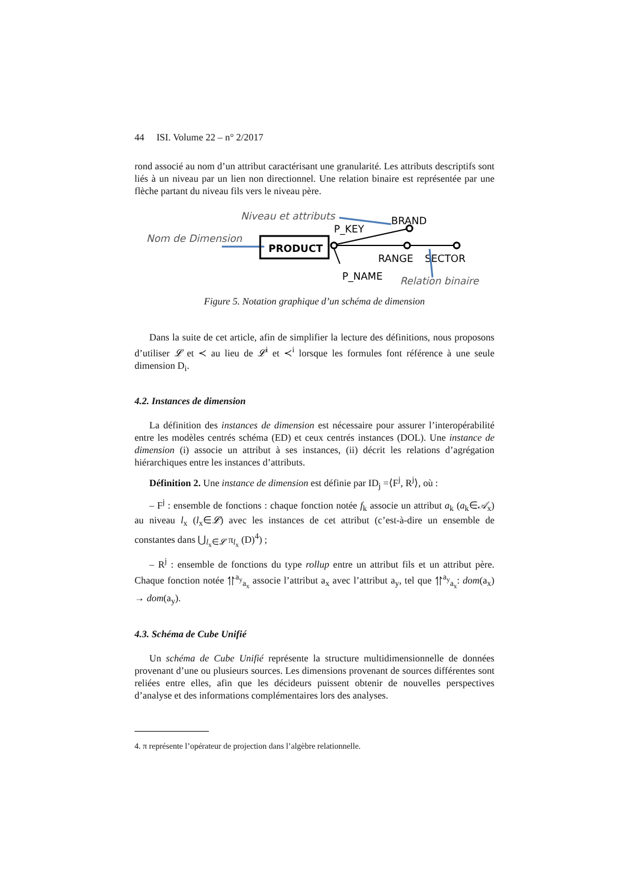44 ISI. Volume 22 – n° 2/2017
rond associé au nom d’un attribut caractérisant une granularité. Les attributs descriptifs sont liés à un niveau par un lien non directionnel. Une relation binaire est représentée par une flèche partant du niveau fils vers le niveau père.
Niveau et attributs
Nom de Dimension
PRODUCT
P_KEY
BRAND
RANGE
SECTOR
P_NAME
Relation binaire
Figure 5. Notation graphique d’un schéma de dimension
Dans la suite de cet article, afin de simplifier la lecture des définitions, nous proposons d’utiliser 𝓛 et ≺ au lieu de 𝓛<sup>i</sup> et ≺<sup>i</sup> lorsque les formules font référence à une seule dimension D<sub>i</sub>.
4.2. Instances de dimension
La définition des instances de dimension est nécessaire pour assurer l’interopérabilité entre les modèles centrés schéma (ED) et ceux centrés instances (DOL). Une instance de dimension (i) associe un attribut à ses instances, (ii) décrit les relations d’agrégation hiérarchiques entre les instances d’attributs.
Définition 2. Une instance de dimension est définie par ID<sub>j</sub> =⟨F<sup>j</sup>, R<sup>j</sup>⟩, où :
– F<sup>j</sup> : ensemble de fonctions : chaque fonction notée f<sub>k</sub> associe un attribut a<sub>k</sub> (a<sub>k</sub>∈𝒜<sub>x</sub>) au niveau l<sub>x</sub> (l<sub>x</sub>∈𝓛) avec les instances de cet attribut (c’est-à-dire un ensemble de constantes dans ⋃<sub>l<sub>x</sub>∈𝓛</sub> π<sub>l<sub>x</sub></sub> (D)<sup>4</sup>) ;
– R<sup>j</sup> : ensemble de fonctions du type rollup entre un attribut fils et un attribut père. Chaque fonction notée ⥣<sup>a<sub>y</sub></sup><sub>a<sub>x</sub></sub> associe l’attribut a<sub>x</sub> avec l’attribut a<sub>y</sub>, tel que ⥣<sup>a<sub>y</sub></sup><sub>a<sub>x</sub></sub>: dom(a<sub>x</sub>) → dom(a<sub>y</sub>).
4.3. Schéma de Cube Unifié
Un schéma de Cube Unifié représente la structure multidimensionnelle de données provenant d’une ou plusieurs sources. Les dimensions provenant de sources différentes sont reliées entre elles, afin que les décideurs puissent obtenir de nouvelles perspectives d’analyse et des informations complémentaires lors des analyses.
4. π représente l’opérateur de projection dans l’algèbre relationnelle.